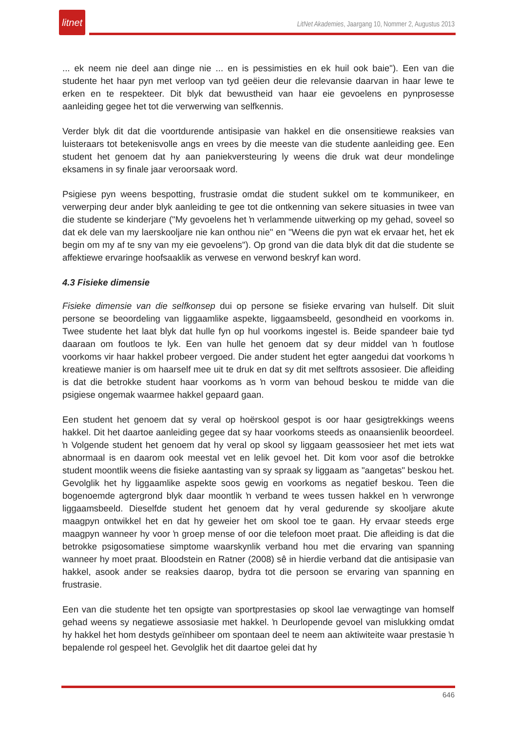litnet
LitNet Akademies, Jaargang 10, Nommer 2, Augustus 2013
... ek neem nie deel aan dinge nie ... en is pessimisties en ek huil ook baie"). Een van die studente het haar pyn met verloop van tyd geëien deur die relevansie daarvan in haar lewe te erken en te respekteer. Dit blyk dat bewustheid van haar eie gevoelens en pynprosesse aanleiding gegee het tot die verwerwing van selfkennis.
Verder blyk dit dat die voortdurende antisipasie van hakkel en die onsensitiewe reaksies van luisteraars tot betekenisvolle angs en vrees by die meeste van die studente aanleiding gee. Een student het genoem dat hy aan paniekversteuring ly weens die druk wat deur mondelinge eksamens in sy finale jaar veroorsaak word.
Psigiese pyn weens bespotting, frustrasie omdat die student sukkel om te kommunikeer, en verwerping deur ander blyk aanleiding te gee tot die ontkenning van sekere situasies in twee van die studente se kinderjare ("My gevoelens het ŉ verlammende uitwerking op my gehad, soveel so dat ek dele van my laerskooljare nie kan onthou nie" en "Weens die pyn wat ek ervaar het, het ek begin om my af te sny van my eie gevoelens"). Op grond van die data blyk dit dat die studente se affektiewe ervaringe hoofsaaklik as verwese en verwond beskryf kan word.
4.3 Fisieke dimensie
Fisieke dimensie van die selfkonsep dui op persone se fisieke ervaring van hulself. Dit sluit persone se beoordeling van liggaamlike aspekte, liggaamsbeeld, gesondheid en voorkoms in. Twee studente het laat blyk dat hulle fyn op hul voorkoms ingestel is. Beide spandeer baie tyd daaraan om foutloos te lyk. Een van hulle het genoem dat sy deur middel van ŉ foutlose voorkoms vir haar hakkel probeer vergoed. Die ander student het egter aangedui dat voorkoms ŉ kreatiewe manier is om haarself mee uit te druk en dat sy dit met selftrots assosieer. Die afleiding is dat die betrokke student haar voorkoms as ŉ vorm van behoud beskou te midde van die psigiese ongemak waarmee hakkel gepaard gaan.
Een student het genoem dat sy veral op hoërskool gespot is oor haar gesigtrekkings weens hakkel. Dit het daartoe aanleiding gegee dat sy haar voorkoms steeds as onaansienlik beoordeel. ŉ Volgende student het genoem dat hy veral op skool sy liggaam geassosieer het met iets wat abnormaal is en daarom ook meestal vet en lelik gevoel het. Dit kom voor asof die betrokke student moontlik weens die fisieke aantasting van sy spraak sy liggaam as "aangetas" beskou het. Gevolglik het hy liggaamlike aspekte soos gewig en voorkoms as negatief beskou. Teen die bogenoemde agtergrond blyk daar moontlik ŉ verband te wees tussen hakkel en ŉ verwronge liggaamsbeeld. Dieselfde student het genoem dat hy veral gedurende sy skooljare akute maagpyn ontwikkel het en dat hy geweier het om skool toe te gaan. Hy ervaar steeds erge maagpyn wanneer hy voor ŉ groep mense of oor die telefoon moet praat. Die afleiding is dat die betrokke psigosomatiese simptome waarskynlik verband hou met die ervaring van spanning wanneer hy moet praat. Bloodstein en Ratner (2008) sê in hierdie verband dat die antisipasie van hakkel, asook ander se reaksies daarop, bydra tot die persoon se ervaring van spanning en frustrasie.
Een van die studente het ten opsigte van sportprestasies op skool lae verwagtinge van homself gehad weens sy negatiewe assosiasie met hakkel. ŉ Deurlopende gevoel van mislukking omdat hy hakkel het hom destyds geïnhibeer om spontaan deel te neem aan aktiwiteite waar prestasie ŉ bepalende rol gespeel het. Gevolglik het dit daartoe gelei dat hy
646